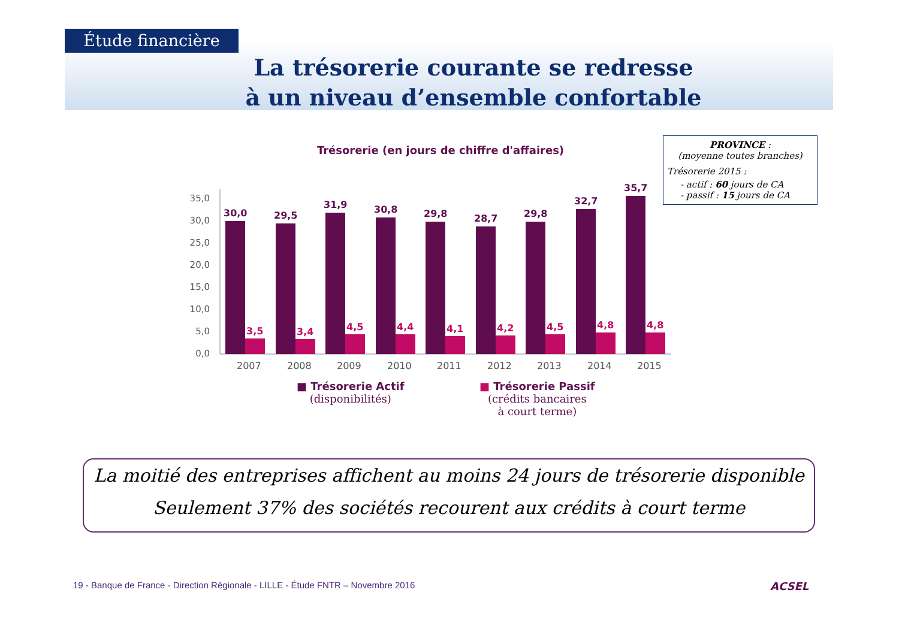Étude financière
La trésorerie courante se redresse
à un niveau d’ensemble confortable
Trésorerie (en jours de chiffre d'affaires)
35,0
30,0
25,0
20,0
15,0
10,0
5,0
0,0
30,0
3,5
2007
29,5
3,4
2008
31,9
4,5
2009
30,8
4,4
2010
29,8
4,1
2011
28,7
4,2
2012
29,8
4,5
2013
32,7
4,8
2014
35,7
4,8
2015
■ Trésorerie Actif
(disponibilités)
■ Trésorerie Passif
(crédits bancaires
à court terme)
PROVINCE :
(moyenne toutes branches)
Trésorerie 2015 :
- actif : 60 jours de CA
- passif : 15 jours de CA
La moitié des entreprises affichent au moins 24 jours de trésorerie disponible
Seulement 37% des sociétés recourent aux crédits à court terme
19 - Banque de France - Direction Régionale - LILLE - Étude FNTR – Novembre 2016
ACSEL